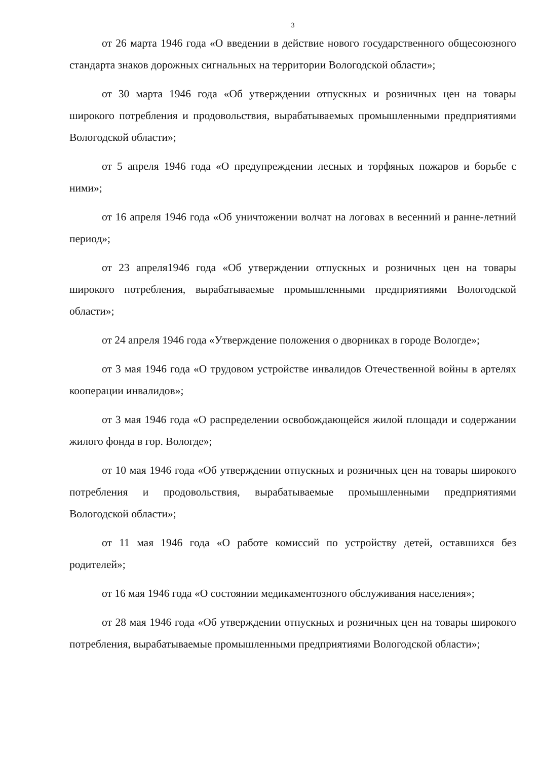3
от 26 марта 1946 года «О введении в действие нового государственного общесоюзного стандарта знаков дорожных сигнальных на территории Вологодской области»;
от 30 марта 1946 года «Об утверждении отпускных и розничных цен на товары широкого потребления и продовольствия, вырабатываемых промышленными предприятиями Вологодской области»;
от 5 апреля 1946 года «О предупреждении лесных и торфяных пожаров и борьбе с ними»;
от 16 апреля 1946 года «Об уничтожении волчат на логовах в весенний и ранне-летний период»;
от 23 апреля1946 года «Об утверждении отпускных и розничных цен на товары широкого потребления, вырабатываемые промышленными предприятиями Вологодской области»;
от 24 апреля 1946 года «Утверждение положения о дворниках в городе Вологде»;
от 3 мая 1946 года «О трудовом устройстве инвалидов Отечественной войны в артелях кооперации инвалидов»;
от 3 мая 1946 года «О распределении освобождающейся жилой площади и содержании жилого фонда в гор. Вологде»;
от 10 мая 1946 года «Об утверждении отпускных и розничных цен на товары широкого потребления и продовольствия, вырабатываемые промышленными предприятиями Вологодской области»;
от 11 мая 1946 года «О работе комиссий по устройству детей, оставшихся без родителей»;
от 16 мая 1946 года «О состоянии медикаментозного обслуживания населения»;
от 28 мая 1946 года «Об утверждении отпускных и розничных цен на товары широкого потребления, вырабатываемые промышленными предприятиями Вологодской области»;